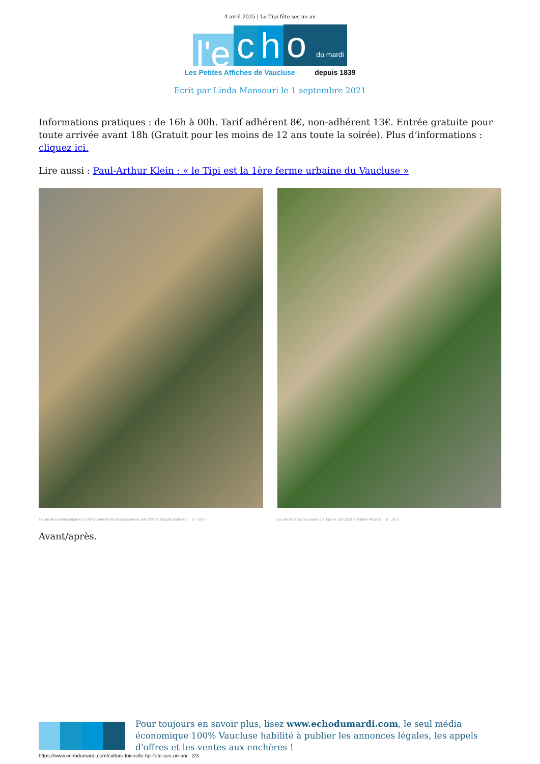4 avril 2025 | Le Tipi fête ses un an
l'e c h o du mardi
Les Petites Affiches de Vaucluse depuis 1839
Ecrit par Linda Mansouri le 1 septembre 2021
Informations pratiques : de 16h à 00h. Tarif adhérent 8€, non-adhérent 13€. Entrée gratuite pour toute arrivée avant 18h (Gratuit pour les moins de 12 ans toute la soirée). Plus d’informations : cliquez ici.
Lire aussi : Paul-Arthur Klein : « le Tipi est la 1ère ferme urbaine du Vaucluse »
Le site de la ferme urbaine Le Tipi à l'arrivée de l'association en Juin 2020 © Google Earth Pro 0 10 m
Le site de la ferme urbaine Le Tipi en Juin 2021 © Fabien Piccinin 0 10 m
Avant/après.
Pour toujours en savoir plus, lisez www.echodumardi.com, le seul média économique 100% Vaucluse habilité à publier les annonces légales, les appels d'offres et les ventes aux enchères !
https://www.echodumardi.com/culture-loisirs/le-tipi-fete-ses-un-an/ 2/3